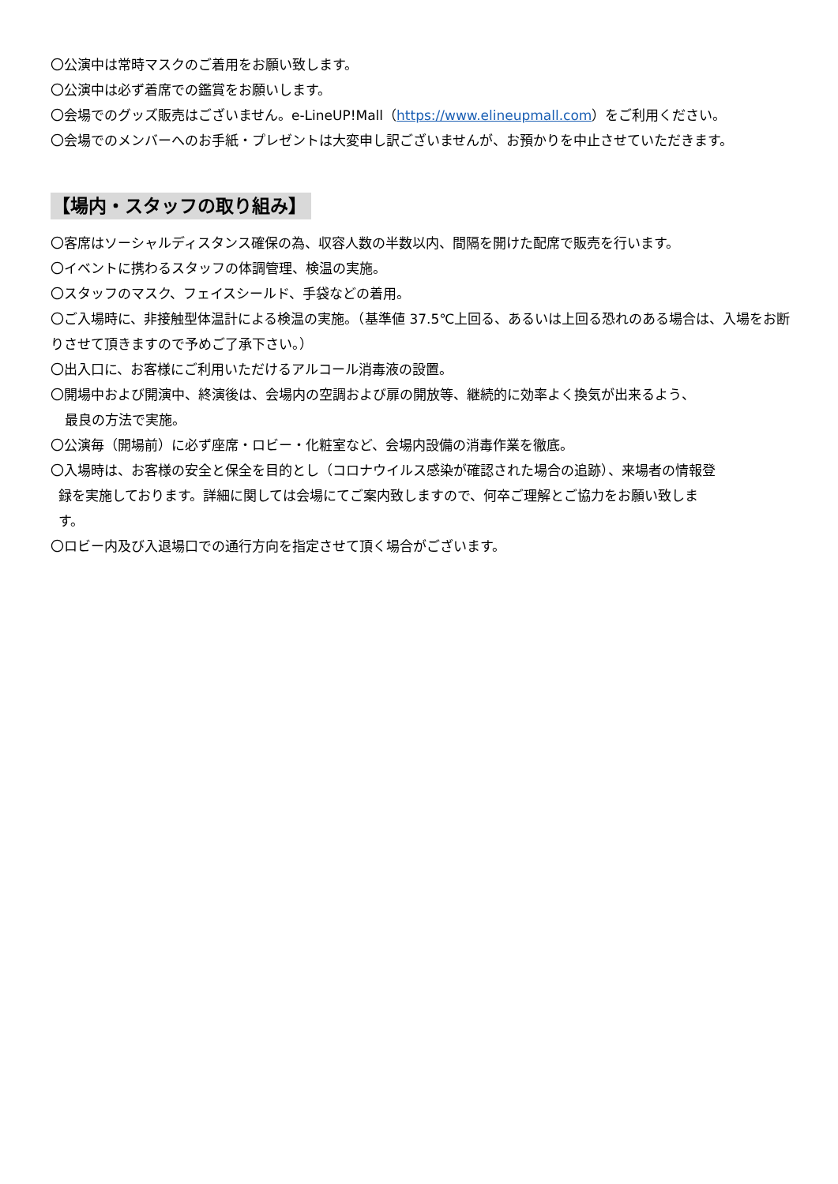〇公演中は常時マスクのご着用をお願い致します。
〇公演中は必ず着席での鑑賞をお願いします。
〇会場でのグッズ販売はございません。e-LineUP!Mall（https://www.elineupmall.com）をご利用ください。
〇会場でのメンバーへのお手紙・プレゼントは大変申し訳ございませんが、お預かりを中止させていただきます。
【場内・スタッフの取り組み】
〇客席はソーシャルディスタンス確保の為、収容人数の半数以内、間隔を開けた配席で販売を行います。
〇イベントに携わるスタッフの体調管理、検温の実施。
〇スタッフのマスク、フェイスシールド、手袋などの着用。
〇ご入場時に、非接触型体温計による検温の実施。（基準値 37.5℃上回る、あるいは上回る恐れのある場合は、入場をお断りさせて頂きますので予めご了承下さい。）
〇出入口に、お客様にご利用いただけるアルコール消毒液の設置。
〇開場中および開演中、終演後は、会場内の空調および扉の開放等、継続的に効率よく換気が出来るよう、
最良の方法で実施。
〇公演毎（開場前）に必ず座席・ロビー・化粧室など、会場内設備の消毒作業を徹底。
〇入場時は、お客様の安全と保全を目的とし（コロナウイルス感染が確認された場合の追跡）、来場者の情報登
録を実施しております。詳細に関しては会場にてご案内致しますので、何卒ご理解とご協力をお願い致しま
す。
〇ロビー内及び入退場口での通行方向を指定させて頂く場合がございます。